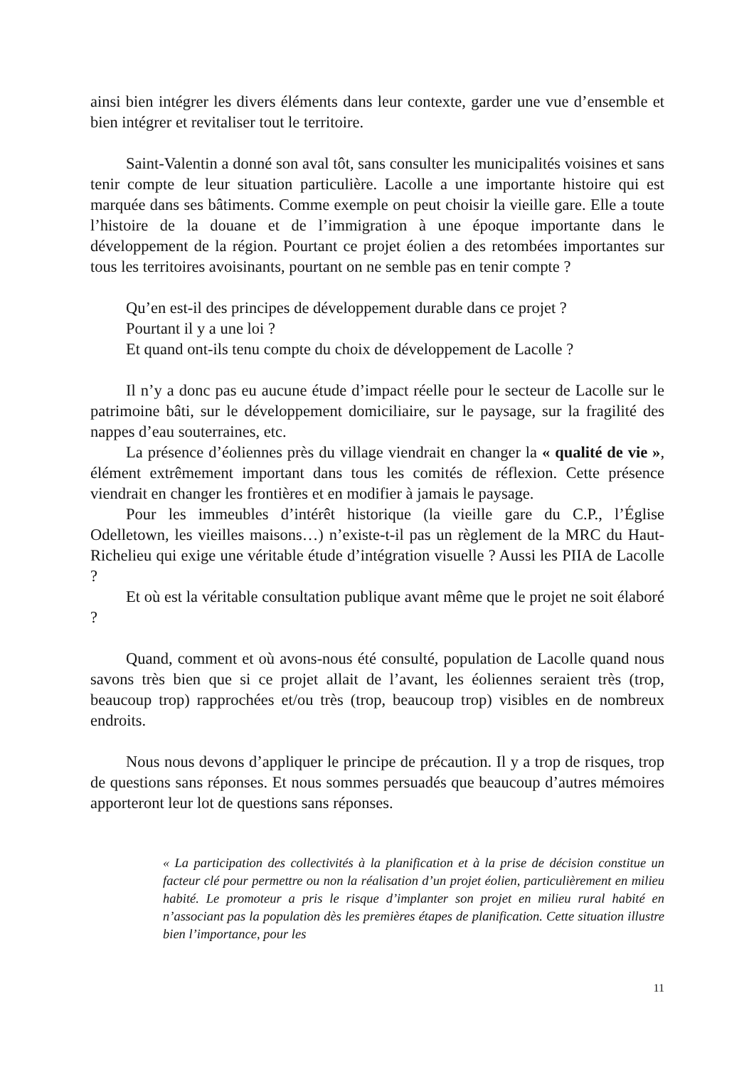ainsi bien intégrer les divers éléments dans leur contexte, garder une vue d’ensemble et bien intégrer et revitaliser tout le territoire.
Saint-Valentin a donné son aval tôt, sans consulter les municipalités voisines et sans tenir compte de leur situation particulière. Lacolle a une importante histoire qui est marquée dans ses bâtiments. Comme exemple on peut choisir la vieille gare. Elle a toute l’histoire de la douane et de l’immigration à une époque importante dans le développement de la région. Pourtant ce projet éolien a des retombées importantes sur tous les territoires avoisinants, pourtant on ne semble pas en tenir compte ?
Qu’en est-il des principes de développement durable dans ce projet ?
Pourtant il y a une loi ?
Et quand ont-ils tenu compte du choix de développement de Lacolle ?
Il n’y a donc pas eu aucune étude d’impact réelle pour le secteur de Lacolle sur le patrimoine bâti, sur le développement domiciliaire, sur le paysage, sur la fragilité des nappes d’eau souterraines, etc.
La présence d’éoliennes près du village viendrait en changer la « qualité de vie », élément extrêmement important dans tous les comités de réflexion. Cette présence viendrait en changer les frontières et en modifier à jamais le paysage.
Pour les immeubles d’intérêt historique (la vieille gare du C.P., l’Église Odelletown, les vieilles maisons…) n’existe-t-il pas un règlement de la MRC du Haut-Richelieu qui exige une véritable étude d’intégration visuelle ? Aussi les PIIA de Lacolle ?
Et où est la véritable consultation publique avant même que le projet ne soit élaboré ?
Quand, comment et où avons-nous été consulté, population de Lacolle quand nous savons très bien que si ce projet allait de l’avant, les éoliennes seraient très (trop, beaucoup trop) rapprochées et/ou très (trop, beaucoup trop) visibles en de nombreux endroits.
Nous nous devons d’appliquer le principe de précaution. Il y a trop de risques, trop de questions sans réponses. Et nous sommes persuadés que beaucoup d’autres mémoires apporteront leur lot de questions sans réponses.
« La participation des collectivités à la planification et à la prise de décision constitue un facteur clé pour permettre ou non la réalisation d’un projet éolien, particulièrement en milieu habité. Le promoteur a pris le risque d’implanter son projet en milieu rural habité en n’associant pas la population dès les premières étapes de planification. Cette situation illustre bien l’importance, pour les
11